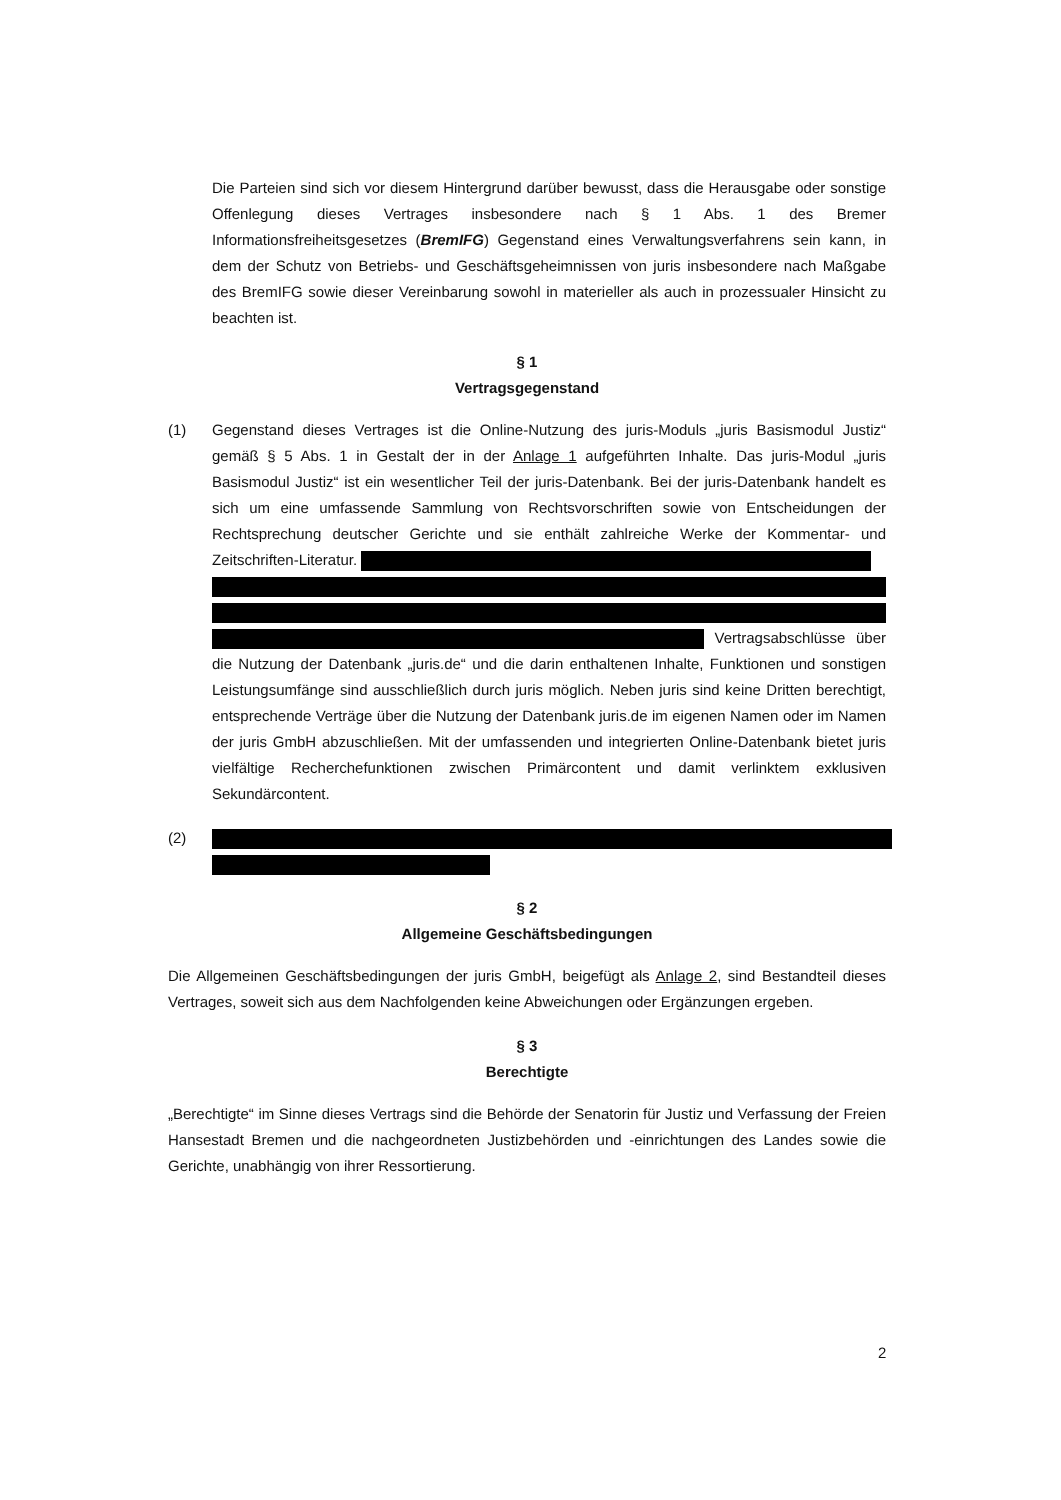Die Parteien sind sich vor diesem Hintergrund darüber bewusst, dass die Herausgabe oder sonstige Offenlegung dieses Vertrages insbesondere nach § 1 Abs. 1 des Bremer Informationsfreiheitsgesetzes (BremIFG) Gegenstand eines Verwaltungsverfahrens sein kann, in dem der Schutz von Betriebs- und Geschäftsgeheimnissen von juris insbesondere nach Maßgabe des BremIFG sowie dieser Vereinbarung sowohl in materieller als auch in prozessualer Hinsicht zu beachten ist.
§ 1
Vertragsgegenstand
(1) Gegenstand dieses Vertrages ist die Online-Nutzung des juris-Moduls „juris Basismodul Justiz“ gemäß § 5 Abs. 1 in Gestalt der in der Anlage 1 aufgeführten Inhalte. Das juris-Modul „juris Basismodul Justiz“ ist ein wesentlicher Teil der juris-Datenbank. Bei der juris-Datenbank handelt es sich um eine umfassende Sammlung von Rechtsvorschriften sowie von Entscheidungen der Rechtsprechung deutscher Gerichte und sie enthält zahlreiche Werke der Kommentar- und Zeitschriften-Literatur.
Vertragsabschlüsse über die Nutzung der Datenbank „juris.de“ und die darin enthaltenen Inhalte, Funktionen und sonstigen Leistungsumfänge sind ausschließlich durch juris möglich. Neben juris sind keine Dritten berechtigt, entsprechende Verträge über die Nutzung der Datenbank juris.de im eigenen Namen oder im Namen der juris GmbH abzuschließen. Mit der umfassenden und integrierten Online-Datenbank bietet juris vielfältige Recherchefunktionen zwischen Primärcontent und damit verlinktem exklusiven Sekundärcontent.
(2)
§ 2
Allgemeine Geschäftsbedingungen
Die Allgemeinen Geschäftsbedingungen der juris GmbH, beigefügt als Anlage 2, sind Bestandteil dieses Vertrages, soweit sich aus dem Nachfolgenden keine Abweichungen oder Ergänzungen ergeben.
§ 3
Berechtigte
„Berechtigte“ im Sinne dieses Vertrags sind die Behörde der Senatorin für Justiz und Verfassung der Freien Hansestadt Bremen und die nachgeordneten Justizbehörden und -einrichtungen des Landes sowie die Gerichte, unabhängig von ihrer Ressortierung.
2